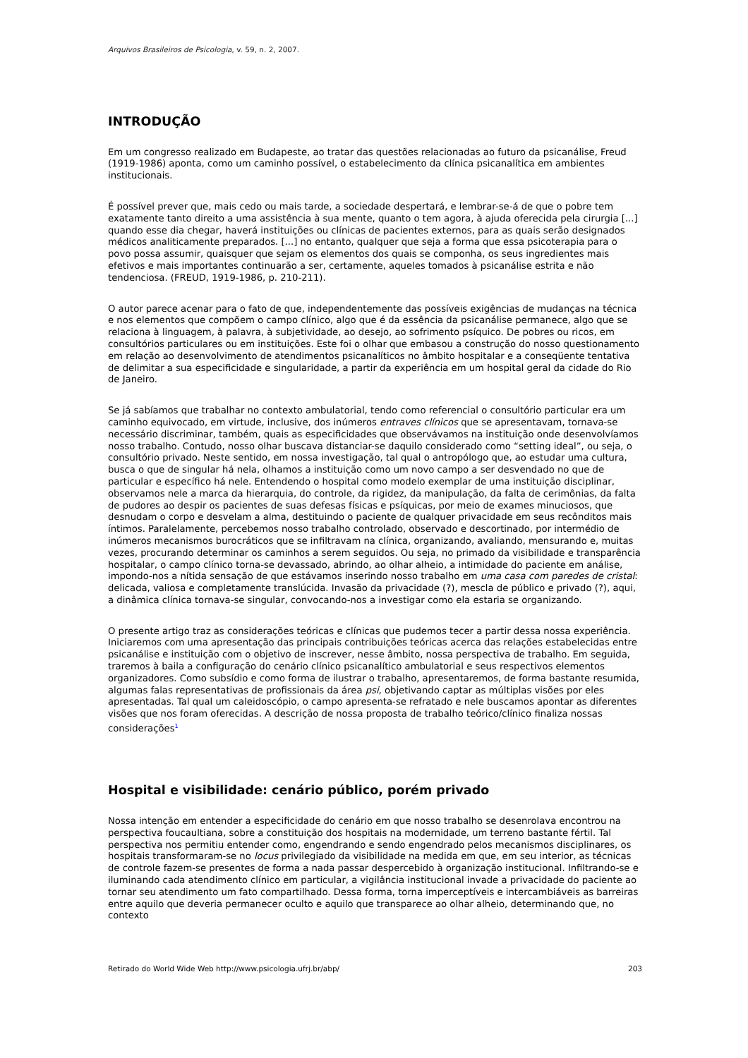Arquivos Brasileiros de Psicologia, v. 59, n. 2, 2007.
INTRODUÇÃO
Em um congresso realizado em Budapeste, ao tratar das questões relacionadas ao futuro da psicanálise, Freud (1919-1986) aponta, como um caminho possível, o estabelecimento da clínica psicanalítica em ambientes institucionais.
É possível prever que, mais cedo ou mais tarde, a sociedade despertará, e lembrar-se-á de que o pobre tem exatamente tanto direito a uma assistência à sua mente, quanto o tem agora, à ajuda oferecida pela cirurgia [...] quando esse dia chegar, haverá instituições ou clínicas de pacientes externos, para as quais serão designados médicos analiticamente preparados. [...] no entanto, qualquer que seja a forma que essa psicoterapia para o povo possa assumir, quaisquer que sejam os elementos dos quais se componha, os seus ingredientes mais efetivos e mais importantes continuarão a ser, certamente, aqueles tomados à psicanálise estrita e não tendenciosa. (FREUD, 1919-1986, p. 210-211).
O autor parece acenar para o fato de que, independentemente das possíveis exigências de mudanças na técnica e nos elementos que compõem o campo clínico, algo que é da essência da psicanálise permanece, algo que se relaciona à linguagem, à palavra, à subjetividade, ao desejo, ao sofrimento psíquico. De pobres ou ricos, em consultórios particulares ou em instituições. Este foi o olhar que embasou a construção do nosso questionamento em relação ao desenvolvimento de atendimentos psicanalíticos no âmbito hospitalar e a conseqüente tentativa de delimitar a sua especificidade e singularidade, a partir da experiência em um hospital geral da cidade do Rio de Janeiro.
Se já sabíamos que trabalhar no contexto ambulatorial, tendo como referencial o consultório particular era um caminho equivocado, em virtude, inclusive, dos inúmeros entraves clínicos que se apresentavam, tornava-se necessário discriminar, também, quais as especificidades que observávamos na instituição onde desenvolvíamos nosso trabalho. Contudo, nosso olhar buscava distanciar-se daquilo considerado como “setting ideal”, ou seja, o consultório privado. Neste sentido, em nossa investigação, tal qual o antropólogo que, ao estudar uma cultura, busca o que de singular há nela, olhamos a instituição como um novo campo a ser desvendado no que de particular e específico há nele. Entendendo o hospital como modelo exemplar de uma instituição disciplinar, observamos nele a marca da hierarquia, do controle, da rigidez, da manipulação, da falta de cerimônias, da falta de pudores ao despir os pacientes de suas defesas físicas e psíquicas, por meio de exames minuciosos, que desnudam o corpo e desvelam a alma, destituindo o paciente de qualquer privacidade em seus recônditos mais íntimos. Paralelamente, percebemos nosso trabalho controlado, observado e descortinado, por intermédio de inúmeros mecanismos burocráticos que se infiltravam na clínica, organizando, avaliando, mensurando e, muitas vezes, procurando determinar os caminhos a serem seguidos. Ou seja, no primado da visibilidade e transparência hospitalar, o campo clínico torna-se devassado, abrindo, ao olhar alheio, a intimidade do paciente em análise, impondo-nos a nítida sensação de que estávamos inserindo nosso trabalho em uma casa com paredes de cristal: delicada, valiosa e completamente translúcida. Invasão da privacidade (?), mescla de público e privado (?), aqui, a dinâmica clínica tornava-se singular, convocando-nos a investigar como ela estaria se organizando.
O presente artigo traz as considerações teóricas e clínicas que pudemos tecer a partir dessa nossa experiência. Iniciaremos com uma apresentação das principais contribuições teóricas acerca das relações estabelecidas entre psicanálise e instituição com o objetivo de inscrever, nesse âmbito, nossa perspectiva de trabalho. Em seguida, traremos à baila a configuração do cenário clínico psicanalítico ambulatorial e seus respectivos elementos organizadores. Como subsídio e como forma de ilustrar o trabalho, apresentaremos, de forma bastante resumida, algumas falas representativas de profissionais da área psi, objetivando captar as múltiplas visões por eles apresentadas. Tal qual um caleidoscópio, o campo apresenta-se refratado e nele buscamos apontar as diferentes visões que nos foram oferecidas. A descrição de nossa proposta de trabalho teórico/clínico finaliza nossas considerações<sup>1</sup>
Hospital e visibilidade: cenário público, porém privado
Nossa intenção em entender a especificidade do cenário em que nosso trabalho se desenrolava encontrou na perspectiva foucaultiana, sobre a constituição dos hospitais na modernidade, um terreno bastante fértil. Tal perspectiva nos permitiu entender como, engendrando e sendo engendrado pelos mecanismos disciplinares, os hospitais transformaram-se no locus privilegiado da visibilidade na medida em que, em seu interior, as técnicas de controle fazem-se presentes de forma a nada passar despercebido à organização institucional. Infiltrando-se e iluminando cada atendimento clínico em particular, a vigilância institucional invade a privacidade do paciente ao tornar seu atendimento um fato compartilhado. Dessa forma, torna imperceptíveis e intercambiáveis as barreiras entre aquilo que deveria permanecer oculto e aquilo que transparece ao olhar alheio, determinando que, no contexto
Retirado do World Wide Web http://www.psicologia.ufrj.br/abp/ 203